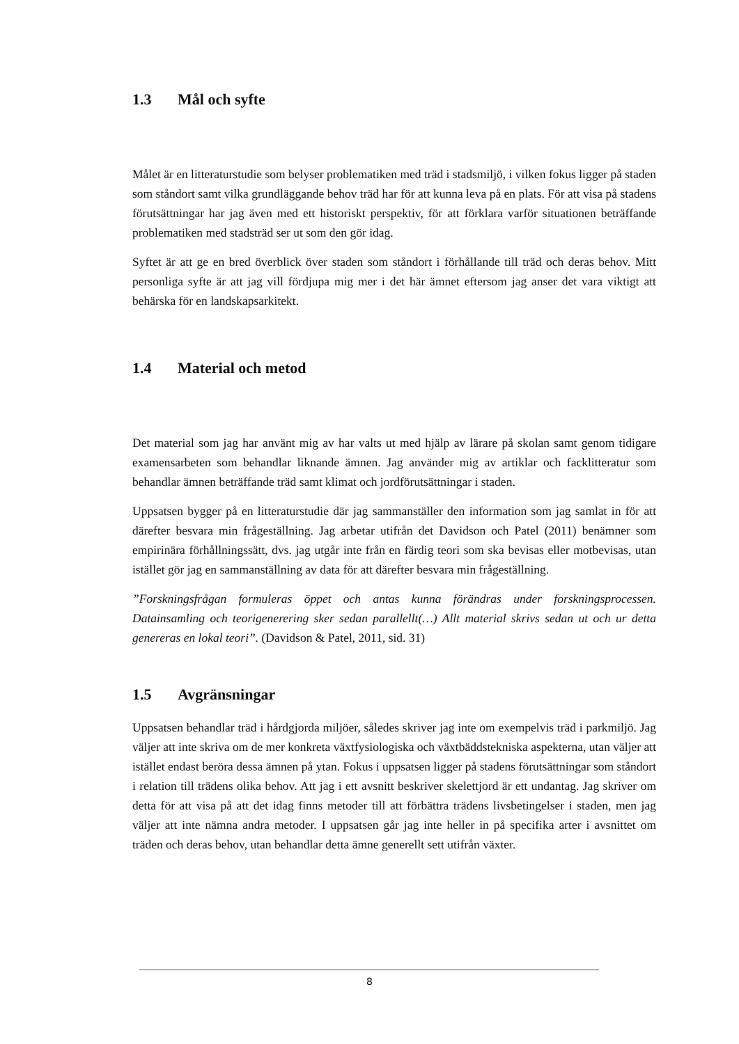1.3 Mål och syfte
Målet är en litteraturstudie som belyser problematiken med träd i stadsmiljö, i vilken fokus ligger på staden som ståndort samt vilka grundläggande behov träd har för att kunna leva på en plats. För att visa på stadens förutsättningar har jag även med ett historiskt perspektiv, för att förklara varför situationen beträffande problematiken med stadsträd ser ut som den gör idag.
Syftet är att ge en bred överblick över staden som ståndort i förhållande till träd och deras behov. Mitt personliga syfte är att jag vill fördjupa mig mer i det här ämnet eftersom jag anser det vara viktigt att behärska för en landskapsarkitekt.
1.4 Material och metod
Det material som jag har använt mig av har valts ut med hjälp av lärare på skolan samt genom tidigare examensarbeten som behandlar liknande ämnen. Jag använder mig av artiklar och facklitteratur som behandlar ämnen beträffande träd samt klimat och jordförutsättningar i staden.
Uppsatsen bygger på en litteraturstudie där jag sammanställer den information som jag samlat in för att därefter besvara min frågeställning. Jag arbetar utifrån det Davidson och Patel (2011) benämner som empirinära förhållningssätt, dvs. jag utgår inte från en färdig teori som ska bevisas eller motbevisas, utan istället gör jag en sammanställning av data för att därefter besvara min frågeställning.
”Forskningsfrågan formuleras öppet och antas kunna förändras under forskningsprocessen. Datainsamling och teorigenerering sker sedan parallellt(…) Allt material skrivs sedan ut och ur detta genereras en lokal teori”. (Davidson & Patel, 2011, sid. 31)
1.5 Avgränsningar
Uppsatsen behandlar träd i hårdgjorda miljöer, således skriver jag inte om exempelvis träd i parkmiljö. Jag väljer att inte skriva om de mer konkreta växtfysiologiska och växtbäddstekniska aspekterna, utan väljer att istället endast beröra dessa ämnen på ytan. Fokus i uppsatsen ligger på stadens förutsättningar som ståndort i relation till trädens olika behov. Att jag i ett avsnitt beskriver skelettjord är ett undantag. Jag skriver om detta för att visa på att det idag finns metoder till att förbättra trädens livsbetingelser i staden, men jag väljer att inte nämna andra metoder. I uppsatsen går jag inte heller in på specifika arter i avsnittet om träden och deras behov, utan behandlar detta ämne generellt sett utifrån växter.
8